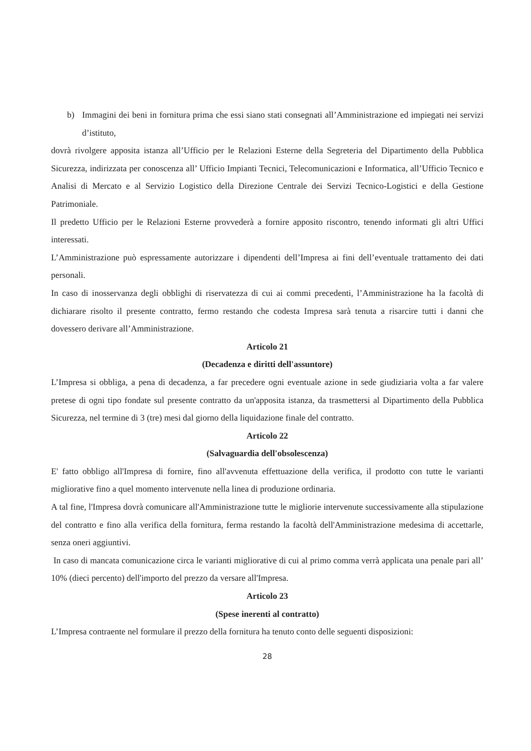b) Immagini dei beni in fornitura prima che essi siano stati consegnati all’Amministrazione ed impiegati nei servizi d’istituto,
dovrà rivolgere apposita istanza all’Ufficio per le Relazioni Esterne della Segreteria del Dipartimento della Pubblica Sicurezza, indirizzata per conoscenza all’ Ufficio Impianti Tecnici, Telecomunicazioni e Informatica, all’Ufficio Tecnico e Analisi di Mercato e al Servizio Logistico della Direzione Centrale dei Servizi Tecnico-Logistici e della Gestione Patrimoniale.
Il predetto Ufficio per le Relazioni Esterne provvederà a fornire apposito riscontro, tenendo informati gli altri Uffici interessati.
L’Amministrazione può espressamente autorizzare i dipendenti dell’Impresa ai fini dell’eventuale trattamento dei dati personali.
In caso di inosservanza degli obblighi di riservatezza di cui ai commi precedenti, l’Amministrazione ha la facoltà di dichiarare risolto il presente contratto, fermo restando che codesta Impresa sarà tenuta a risarcire tutti i danni che dovessero derivare all’Amministrazione.
Articolo 21
(Decadenza e diritti dell'assuntore)
L’Impresa si obbliga, a pena di decadenza, a far precedere ogni eventuale azione in sede giudiziaria volta a far valere pretese di ogni tipo fondate sul presente contratto da un'apposita istanza, da trasmettersi al Dipartimento della Pubblica Sicurezza, nel termine di 3 (tre) mesi dal giorno della liquidazione finale del contratto.
Articolo 22
(Salvaguardia dell'obsolescenza)
E' fatto obbligo all'Impresa di fornire, fino all'avvenuta effettuazione della verifica, il prodotto con tutte le varianti migliorative fino a quel momento intervenute nella linea di produzione ordinaria.
A tal fine, l'Impresa dovrà comunicare all'Amministrazione tutte le migliorie intervenute successivamente alla stipulazione del contratto e fino alla verifica della fornitura, ferma restando la facoltà dell'Amministrazione medesima di accettarle, senza oneri aggiuntivi.
In caso di mancata comunicazione circa le varianti migliorative di cui al primo comma verrà applicata una penale pari all’ 10% (dieci percento) dell'importo del prezzo da versare all'Impresa.
Articolo 23
(Spese inerenti al contratto)
L’Impresa contraente nel formulare il prezzo della fornitura ha tenuto conto delle seguenti disposizioni:
28